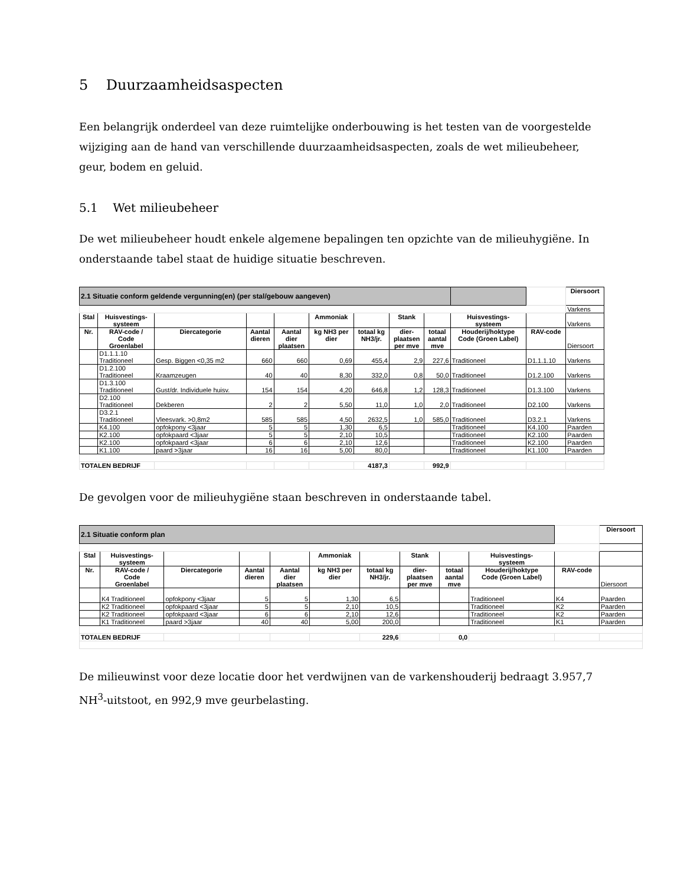5 Duurzaamheidsaspecten
Een belangrijk onderdeel van deze ruimtelijke onderbouwing is het testen van de voorgestelde wijziging aan de hand van verschillende duurzaamheidsaspecten, zoals de wet milieubeheer, geur, bodem en geluid.
5.1 Wet milieubeheer
De wet milieubeheer houdt enkele algemene bepalingen ten opzichte van de milieuhygiëne. In onderstaande tabel staat de huidige situatie beschreven.
| 2.1 Situatie conform geldende vergunning(en) (per stal/gebouw aangeven) | | | | | | | | | | | Diersoort |
| | | | | | | | | | | | Varkens |
| Stal | Huisvestings- systeem | | | | Ammoniak | | Stank | | Huisvestings- systeem | | Varkens |
| Nr. | RAV-code / Code Groenlabel | Diercategorie | Aantal dieren | Aantal dier plaatsen | kg NH3 per dier | totaal kg NH3/jr. | dier- plaatsen per mve | totaal aantal mve | Houderij/hoktype Code (Groen Label) | RAV-code | Diersoort |
| | D1.1.1.10 Traditioneel | Gesp. Biggen <0,35 m2 | 660 | 660 | 0,69 | 455,4 | 2,9 | 227,6 | Traditioneel | D1.1.1.10 | Varkens |
| | D1.2.100 Traditioneel | Kraamzeugen | 40 | 40 | 8,30 | 332,0 | 0,8 | 50,0 | Traditioneel | D1.2.100 | Varkens |
| | D1.3.100 Traditioneel | Gust/dr. Individuele huisv. | 154 | 154 | 4,20 | 646,8 | 1,2 | 128,3 | Traditioneel | D1.3.100 | Varkens |
| | D2.100 Traditioneel | Dekberen | 2 | 2 | 5,50 | 11,0 | 1,0 | 2,0 | Traditioneel | D2.100 | Varkens |
| | D3.2.1 Traditioneel | Vleesvark. >0,8m2 | 585 | 585 | 4,50 | 2632,5 | 1,0 | 585,0 | Traditioneel | D3.2.1 | Varkens |
| | K4.100 | opfokpony <3jaar | 5 | 5 | 1,30 | 6,5 | | | Traditioneel | K4.100 | Paarden |
| | K2.100 | opfokpaard <3jaar | 5 | 5 | 2,10 | 10,5 | | | Traditioneel | K2.100 | Paarden |
| | K2.100 | opfokpaard <3jaar | 6 | 6 | 2,10 | 12,6 | | | Traditioneel | K2.100 | Paarden |
| | K1.100 | paard >3jaar | 16 | 16 | 5,00 | 80,0 | | | Traditioneel | K1.100 | Paarden |
| TOTALEN BEDRIJF | | | | | | 4187,3 | | 992,9 | | | |
De gevolgen voor de milieuhygiëne staan beschreven in onderstaande tabel.
| 2.1 Situatie conform plan | | | | | | | | | | | Diersoort |
| Stal | Huisvestings- systeem | | | | Ammoniak | | Stank | | Huisvestings- systeem | | |
| Nr. | RAV-code / Code Groenlabel | Diercategorie | Aantal dieren | Aantal dier plaatsen | kg NH3 per dier | totaal kg NH3/jr. | dier- plaatsen per mve | totaal aantal mve | Houderij/hoktype Code (Groen Label) | RAV-code | Diersoort |
| | K4 Traditioneel | opfokpony <3jaar | 5 | 5 | 1,30 | 6,5 | | | Traditioneel | K4 | Paarden |
| | K2 Traditioneel | opfokpaard <3jaar | 5 | 5 | 2,10 | 10,5 | | | Traditioneel | K2 | Paarden |
| | K2 Traditioneel | opfokpaard <3jaar | 6 | 6 | 2,10 | 12,6 | | | Traditioneel | K2 | Paarden |
| | K1 Traditioneel | paard >3jaar | 40 | 40 | 5,00 | 200,0 | | | Traditioneel | K1 | Paarden |
| TOTALEN BEDRIJF | | | | | | 229,6 | | 0,0 | | | |
De milieuwinst voor deze locatie door het verdwijnen van de varkenshouderij bedraagt 3.957,7 NH<sup>3</sup>-uitstoot, en 992,9 mve geurbelasting.